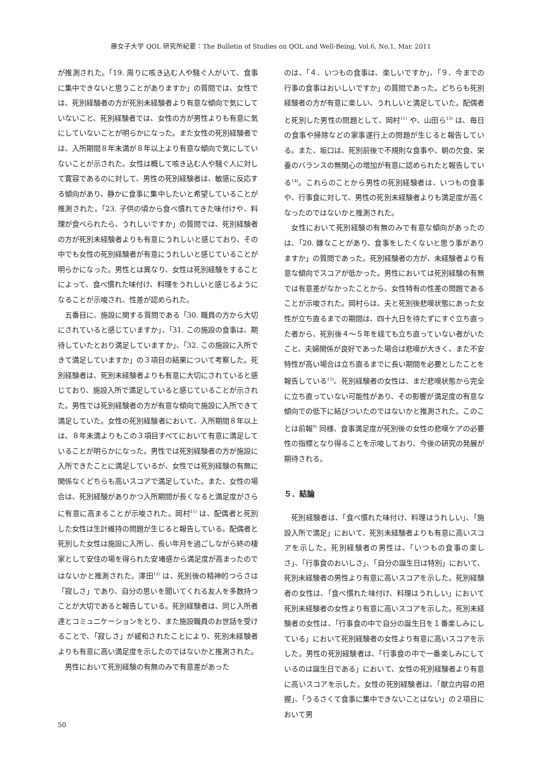藤女子大学 QOL 研究所紀要：The Bulletin of Studies on QOL and Well-Being, Vol.6, No.1, Mar. 2011
が推測された。「19. 周りに咳き込む人や騒ぐ人がいて、食事に集中できないと思うことがありますか」の質問では、女性では、死別経験者の方が死別未経験者より有意な傾向で気にしていないこと、死別経験者では、女性の方が男性よりも有意に気にしていないことが明らかになった。また女性の死別経験者では、入所期間８年未満が８年以上より有意な傾向で気にしていないことが示された。女性は概して咳き込む人や騒ぐ人に対して寛容であるのに対して、男性の死別経験者は、敏感に反応する傾向があり、静かに食事に集中したいと希望していることが推測された。「23. 子供の頃から食べ慣れてきた味付けや、料理が食べられたら、うれしいですか」の質問では、死別経験者の方が死別未経験者よりも有意にうれしいと感じており、その中でも女性の死別経験者が有意にうれしいと感じていることが明らかになった。男性とは異なり、女性は死別経験をすることによって、食べ慣れた味付け、料理をうれしいと感じるようになることが示唆され、性差が認められた。
五番目に、施設に関する質問である「30. 職員の方から大切にされていると感じていますか」、「31. この施設の食事は、期待していたとおり満足していますか」、「32. この施設に入所できて満足していますか」の３項目の結果について考察した。死別経験者は、死別未経験者よりも有意に大切にされていると感じており、施設入所で満足していると感じていることが示された。男性では死別経験者の方が有意な傾向で施設に入所できて満足していた。女性の死別経験者において、入所期間８年以上は、８年未満よりもこの３項目すべてにおいて有意に満足していることが明らかになった。男性では死別経験者の方が施設に入所できたことに満足しているが、女性では死別経験の有無に関係なくどちらも高いスコアで満足していた。また、女性の場合は、死別経験がありかつ入所期間が長くなると満足度がさらに有意に高まることが示唆された。岡村<sup>11)</sup> は、配偶者と死別した女性は生計維持の問題が生じると報告している。配偶者と死別した女性は施設に入所し、長い年月を過ごしながら終の棲家として安住の場を得られた安堵感から満足度が高まったのではないかと推測された。澤田<sup>12)</sup> は、死別後の精神的つらさは「寂しさ」であり、自分の思いを聞いてくれる友人を多数持つことが大切であると報告している。死別経験者は、同じ入所者達とコミュニケーションをとり、また施設職員のお世話を受けることで、「寂しさ」が緩和されたことにより、死別未経験者よりも有意に高い満足度を示したのではないかと推測された。
男性において死別経験の有無のみで有意差があった
のは、「４．いつもの食事は、楽しいですか」、「９．今までの行事の食事はおいしいですか」の質問であった。どちらも死別経験者の方が有意に楽しい、うれしいと満足していた。配偶者と死別した男性の問題として、岡村<sup>11)</sup> や、山田ら<sup>13)</sup> は、毎日の食事や掃除などの家事遂行上の問題が生じると報告している。また、坂口は、死別前後で不規則な食事や、朝の欠食、栄養のバランスの無関心の増加が有意に認められたと報告している<sup>14)</sup>。これらのことから男性の死別経験者は、いつもの食事や、行事食に対して、男性の死別未経験者よりも満足度が高くなったのではないかと推測された。
女性において死別経験の有無のみで有意な傾向があったのは、「20. 嫌なことがあり、食事をしたくないと思う事がありますか」の質問であった。死別経験者の方が、未経験者より有意な傾向でスコアが低かった。男性においては死別経験の有無では有意差がなかったことから、女性特有の性差の問題であることが示唆された。岡村らは、夫と死別後悲嘆状態にあった女性が立ち直るまでの期間は、四十九日を待たずにすぐ立ち直った者から、死別後４～５年を経ても立ち直っていない者がいたこと、夫婦関係が良好であった場合は悲嘆が大きく、また不安特性が高い場合は立ち直るまでに長い期間を必要としたことを報告している<sup>15)</sup>。死別経験者の女性は、まだ悲嘆状態から完全に立ち直っていない可能性があり、その影響が満足度の有意な傾向での低下に結びついたのではないかと推測された。このことは前報<sup>9)</sup> 同様、食事満足度が死別後の女性の悲嘆ケアの必要性の指標となり得ることを示唆しており、今後の研究の発展が期待される。
５．結論
死別経験者は、「食べ慣れた味付け、料理はうれしい」、「施設入所で満足」において、死別未経験者よりも有意に高いスコアを示した。死別経験者の男性は、「いつもの食事の楽しさ」、「行事食のおいしさ」、「自分の誕生日は特別」において、死別未経験者の男性より有意に高いスコアを示した。死別経験者の女性は、「食べ慣れた味付け、料理はうれしい」において死別未経験者の女性より有意に高いスコアを示した。死別未経験者の女性は、「行事食の中で自分の誕生日を１番楽しみにしている」において死別経験者の女性より有意に高いスコアを示した。男性の死別経験者は、「行事食の中で一番楽しみにしているのは誕生日である」において、女性の死別経験者より有意に高いスコアを示した。女性の死別経験者は、「献立内容の把握」、「うるさくて食事に集中できないことはない」の２項目において男
50